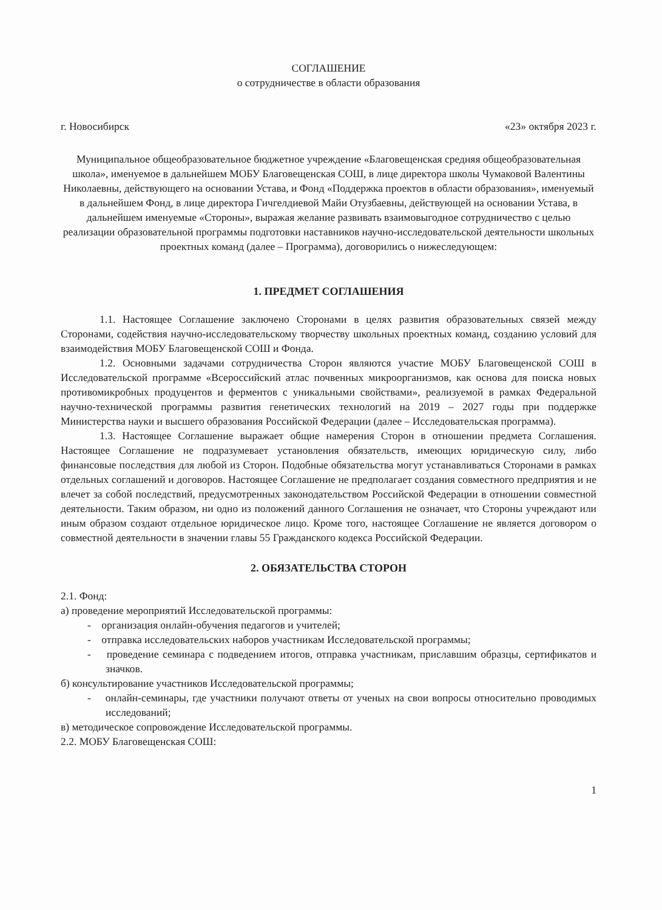СОГЛАШЕНИЕ
о сотрудничестве в области образования
г. Новосибирск «23» октября 2023 г.
Муниципальное общеобразовательное бюджетное учреждение «Благовещенская средняя общеобразовательная школа», именуемое в дальнейшем МОБУ Благовещенская СОШ, в лице директора школы Чумаковой Валентины Николаевны, действующего на основании Устава, и Фонд «Поддержка проектов в области образования», именуемый в дальнейшем Фонд, в лице директора Гичгелдиевой Майи Отузбаевны, действующей на основании Устава, в дальнейшем именуемые «Стороны», выражая желание развивать взаимовыгодное сотрудничество с целью реализации образовательной программы подготовки наставников научно-исследовательской деятельности школьных проектных команд (далее – Программа), договорились о нижеследующем:
1. ПРЕДМЕТ СОГЛАШЕНИЯ
1.1. Настоящее Соглашение заключено Сторонами в целях развития образовательных связей между Сторонами, содействия научно-исследовательскому творчеству школьных проектных команд, созданию условий для взаимодействия МОБУ Благовещенской СОШ и Фонда.
1.2. Основными задачами сотрудничества Сторон являются участие МОБУ Благовещенской СОШ в Исследовательской программе «Всероссийский атлас почвенных микроорганизмов, как основа для поиска новых противомикробных продуцентов и ферментов с уникальными свойствами», реализуемой в рамках Федеральной научно-технической программы развития генетических технологий на 2019 – 2027 годы при поддержке Министерства науки и высшего образования Российской Федерации (далее – Исследовательская программа).
1.3. Настоящее Соглашение выражает общие намерения Сторон в отношении предмета Соглашения. Настоящее Соглашение не подразумевает установления обязательств, имеющих юридическую силу, либо финансовые последствия для любой из Сторон. Подобные обязательства могут устанавливаться Сторонами в рамках отдельных соглашений и договоров. Настоящее Соглашение не предполагает создания совместного предприятия и не влечет за собой последствий, предусмотренных законодательством Российской Федерации в отношении совместной деятельности. Таким образом, ни одно из положений данного Соглашения не означает, что Стороны учреждают или иным образом создают отдельное юридическое лицо. Кроме того, настоящее Соглашение не является договором о совместной деятельности в значении главы 55 Гражданского кодекса Российской Федерации.
2. ОБЯЗАТЕЛЬСТВА СТОРОН
2.1. Фонд:
а) проведение мероприятий Исследовательской программы:
- организация онлайн-обучения педагогов и учителей;
- отправка исследовательских наборов участникам Исследовательской программы;
- проведение семинара с подведением итогов, отправка участникам, приславшим образцы, сертификатов и значков.
б) консультирование участников Исследовательской программы;
- онлайн-семинары, где участники получают ответы от ученых на свои вопросы относительно проводимых исследований;
в) методическое сопровождение Исследовательской программы.
2.2. МОБУ Благовещенская СОШ:
1